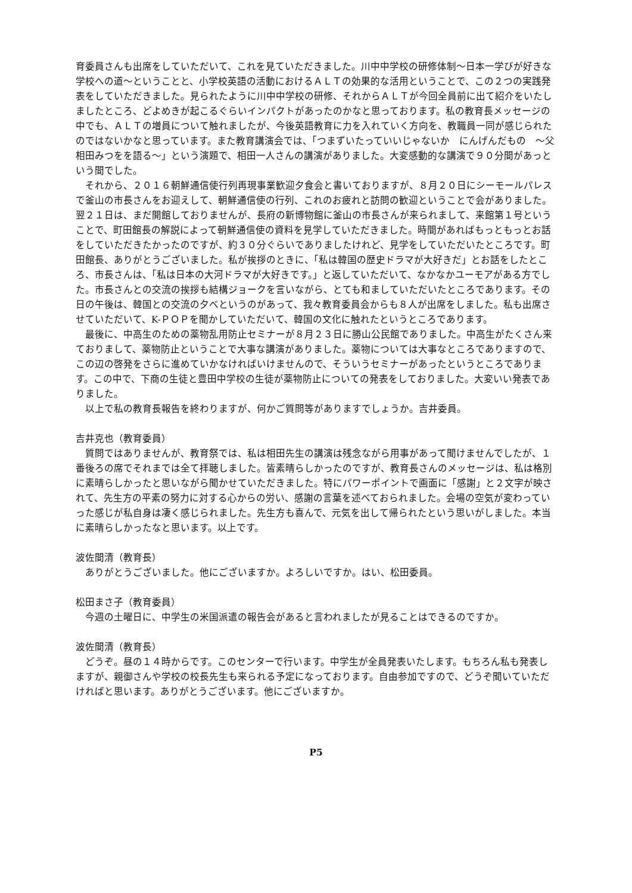育委員さんも出席をしていただいて、これを見ていただきました。川中中学校の研修体制～日本一学びが好きな学校への道～ということと、小学校英語の活動におけるＡＬＴの効果的な活用ということで、この２つの実践発表をしていただきました。見られたように川中中学校の研修、それからＡＬＴが今回全員前に出て紹介をいたしましたところ、どよめきが起こるぐらいインパクトがあったのかなと思っております。私の教育長メッセージの中でも、ＡＬＴの増員について触れましたが、今後英語教育に力を入れていく方向を、教職員一同が感じられたのではないかなと思っています。また教育講演会では、「つまずいたっていいじゃないか　にんげんだもの　～父相田みつをを語る～」という演題で、相田一人さんの講演がありました。大変感動的な講演で９０分間があっという間でした。
それから、２０１６朝鮮通信使行列再現事業歓迎夕食会と書いておりますが、８月２０日にシーモールパレスで釜山の市長さんをお迎えして、朝鮮通信使の行列、これのお疲れと訪問の歓迎ということで会がありました。翌２１日は、まだ開館しておりませんが、長府の新博物館に釜山の市長さんが来られまして、来館第１号ということで、町田館長の解説によって朝鮮通信使の資料を見学していただきました。時間があればもっともっとお話をしていただきたかったのですが、約３０分ぐらいでありましたけれど、見学をしていただいたところです。町田館長、ありがとうございました。私が挨拶のときに、「私は韓国の歴史ドラマが大好きだ」とお話をしたところ、市長さんは、「私は日本の大河ドラマが大好きです。」と返していただいて、なかなかユーモアがある方でした。市長さんとの交流の挨拶も結構ジョークを言いながら、とても和ましていただいたところであります。その日の午後は、韓国との交流の夕べというのがあって、我々教育委員会からも８人が出席をしました。私も出席させていただいて、K-ＰＯＰを聞かしていただいて、韓国の文化に触れたというところであります。
最後に、中高生のための薬物乱用防止セミナーが８月２３日に勝山公民館でありました。中高生がたくさん来ておりまして、薬物防止ということで大事な講演がありました。薬物については大事なところでありますので、この辺の啓発をさらに進めていかなければいけませんので、そういうセミナーがあったというところであります。この中で、下商の生徒と豊田中学校の生徒が薬物防止についての発表をしておりました。大変いい発表でありました。
以上で私の教育長報告を終わりますが、何かご質問等がありますでしょうか。吉井委員。
吉井克也（教育委員）
質問ではありませんが、教育祭では、私は相田先生の講演は残念ながら用事があって聞けませんでしたが、１番後ろの席でそれまでは全て拝聴しました。皆素晴らしかったのですが、教育長さんのメッセージは、私は格別に素晴らしかったと思いながら聞かせていただきました。特にパワーポイントで画面に「感謝」と２文字が映されて、先生方の平素の努力に対する心からの労い、感謝の言葉を述べておられました。会場の空気が変わっていった感じが私自身は凄く感じられました。先生方も喜んで、元気を出して帰られたという思いがしました。本当に素晴らしかったなと思います。以上です。
波佐間清（教育長）
ありがとうございました。他にございますか。よろしいですか。はい、松田委員。
松田まさ子（教育委員）
今週の土曜日に、中学生の米国派遣の報告会があると言われましたが見ることはできるのですか。
波佐間清（教育長）
どうぞ。昼の１４時からです。このセンターで行います。中学生が全員発表いたします。もちろん私も発表しますが、親御さんや学校の校長先生も来られる予定になっております。自由参加ですので、どうぞ聞いていただければと思います。ありがとうございます。他にございますか。
P5